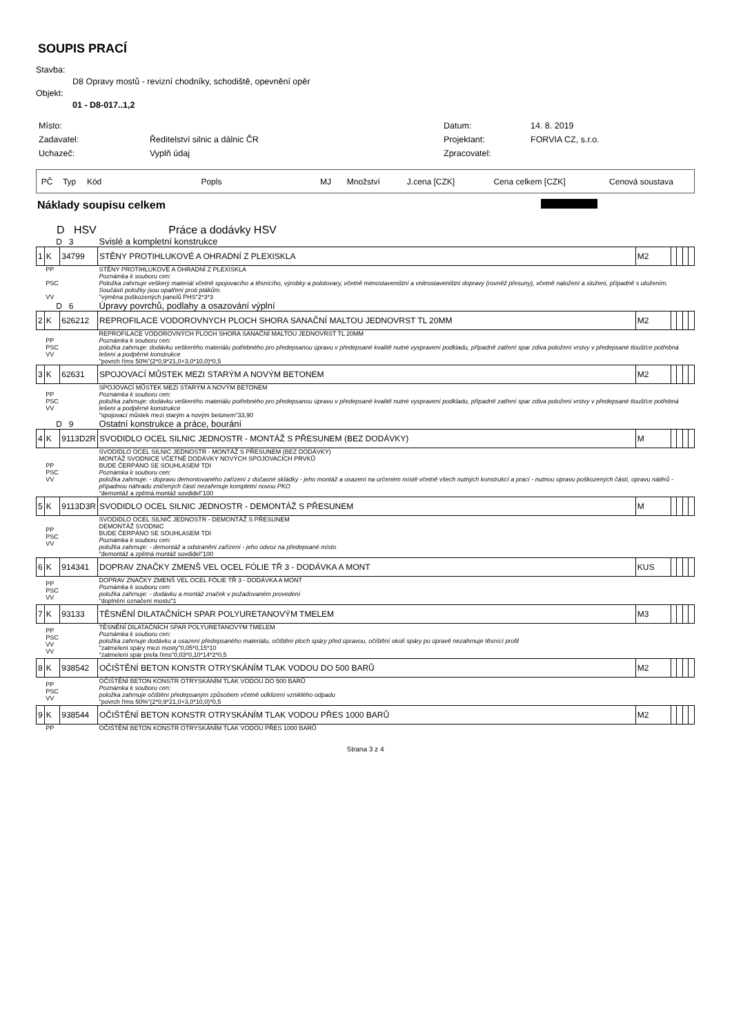SOUPIS PRACÍ
Stavba:
D8 Opravy mostů - revizní chodníky, schodiště, opevnění opěr
Objekt:
01 - D8-017..1,2
| Místo: | | Datum: | 14. 8. 2019 |
| Zadavatel: | Ředitelství silnic a dálnic ČR | Projektant: | FORVIA CZ, s.r.o. |
| Uchazeč: | Vyplň údaj | Zpracovatel: | |
| PČ | Typ | Kód | Popls | MJ | Množství | J.cena [CZK] | Cena celkem [CZK] | Cenová soustava |
Náklady soupisu celkem
D HSV Práce a dodávky HSV
| D 3 | | | Svislé a kompletní konstrukce | | | | | |
| 1 | K | 34799 | STĚNY PROTIHLUKOVÉ A OHRADNÍ Z PLEXISKLA | M2 | | | | |
| | PP PSC VV | | STĚNY PROTIHLUKOVÉ A OHRADNÍ Z PLEXISKLA Poznámka k souboru cen: Položka zahrnuje veškerý materiál včetně spojovacího a těsnícího, výrobky a polotovary, včetně mimostaveništní a vnitrostaveništní dopravy (rovněž přesuny), včetně naložení a složení, případně s uložením. Součástí položky jsou opatření proti ptákům. "výměna poškozených panelů PHS"2*3*3 | | | | | |
| D 6 | | | Úpravy povrchů, podlahy a osazování výplní | | | | | |
| 2 | K | 626212 | REPROFILACE VODOROVNYCH PLOCH SHORA SANAČNÍ MALTOU JEDNOVRST TL 20MM | M2 | | | | |
| | PP PSC VV | | REPROFILACE VODOROVNÝCH PLOCH SHORA SANAČNÍ MALTOU JEDNOVRST TL 20MM Poznámka k souboru cen: položka zahrnuje: dodávku veškerého materiálu potřebného pro předepsanou úpravu v předepsané kvalitě nutné vyspravení podkladu, případně zatření spar zdiva položení vrstvy v předepsané tloušťce potřebná lešení a podpěrné konstrukce "povrch říms 50%"(2*0,9*21,0+3,0*10,0)*0,5 | | | | | |
| 3 | K | 62631 | SPOJOVACÍ MŮSTEK MEZI STARÝM A NOVÝM BETONEM | M2 | | | | |
| | PP PSC VV | | SPOJOVACÍ MŮSTEK MEZI STARÝM A NOVÝM BETONEM Poznámka k souboru cen: položka zahrnuje: dodávku veškerého materiálu potřebného pro předepsanou úpravu v předepsané kvalitě nutné vyspravení podkladu, případně zatření spar zdiva položení vrstvy v předepsané tloušťce potřebná lešení a podpěrné konstrukce "spojovací můstek mezi starým a novým betonem"33,90 | | | | | |
| D 9 | | | Ostatní konstrukce a práce, bourání | | | | | |
| 4 | K | 9113D2R | SVODIDLO OCEL SILNIC JEDNOSTR - MONTÁŽ S PŘESUNEM (BEZ DODÁVKY) | M | | | | |
| | PP PSC VV | | SVODIDLO OCEL SILNIC JEDNOSTR - MONTÁŽ S PŘESUNEM (BEZ DODÁVKY) MONTÁŽ SVODNICE VČETNĚ DODÁVKY NOVÝCH SPOJOVACÍCH PRVKŮ BUDE ČERPÁNO SE SOUHLASEM TDI Poznámka k souboru cen: položka zahrnuje: - dopravu demontovaného zařízení z dočasné skládky - jeho montáž a osazení na určeném místě včetně všech nutných konstrukcí a prací - nutnou opravu poškozených částí, opravu nátěrů - případnou náhradu zničených částí nezahrnuje kompletní novou PKO "demontáž a zpětná montáž sovdidel"100 | | | | | |
| 5 | K | 9113D3R | SVODIDLO OCEL SILNIC JEDNOSTR - DEMONTÁŽ S PŘESUNEM | M | | | | |
| | PP PSC VV | | SVODIDLO OCEL SILNIČ JEDNOSTR - DEMONTÁŽ S PŘESUNEM DEMONTÁŽ SVODNIC BUDE ČERPÁNO SE SOUHLASEM TDI Poznámka k souboru cen: položka zahrnuje: - demontáž a odstranění zařízení - jeho odvoz na předepsané místo "demontáž a zpětná montáž sovdidel"100 | | | | | |
| 6 | K | 914341 | DOPRAV ZNAČKY ZMENŠ VEL OCEL FÓLIE TŘ 3 - DODÁVKA A MONT | KUS | | | | |
| | PP PSC VV | | DOPRAV ZNAČKY ZMENŠ VEL OCEL FÓLIE TŘ 3 - DODÁVKA A MONT Poznámka k souboru cen: položka zahrnuje: - dodávku a montáž značek v požadovaném provedení "doplnění označení mostu"1 | | | | | |
| 7 | K | 93133 | TĚSNĚNÍ DILATAČNÍCH SPAR POLYURETANOVÝM TMELEM | M3 | | | | |
| | PP PSC VV VV | | TĚSNĚNÍ DILATAČNÍCH SPAR POLYURETANOVÝM TMELEM Poznámka k souboru cen: položka zahrnuje dodávku a osazení předepsaného materiálu, očištění ploch spáry před úpravou, očištění okolí spáry po úpravě nezahrnuje těsnící profil "zatmelení spáry mezi mosty"0,05*0,15*10 "zatmelení spár prefa říms"0,03*0,10*14*2*0,5 | | | | | |
| 8 | K | 938542 | OČIŠTĚNÍ BETON KONSTR OTRYSKÁNÍM TLAK VODOU DO 500 BARŮ | M2 | | | | |
| | PP PSC VV | | OČIŠTĚNÍ BETON KONSTR OTRYSKÁNÍM TLAK VODOU DO 500 BARŮ Poznámka k souboru cen: položka zahrnuje očištění předepsaným způsobem včetně odklizení vzniklého odpadu "povrch říms 50%"(2*0,9*21,0+3,0*10,0)*0,5 | | | | | |
| 9 | K | 938544 | OČIŠTĚNÍ BETON KONSTR OTRYSKÁNÍM TLAK VODOU PŘES 1000 BARŮ | M2 | | | | |
| | PP | | OČIŠTĚNÍ BETON KONSTR OTRYSKÁNÍM TLAK VODOU PŘES 1000 BARŮ | | | | | |
Strana 3 z 4